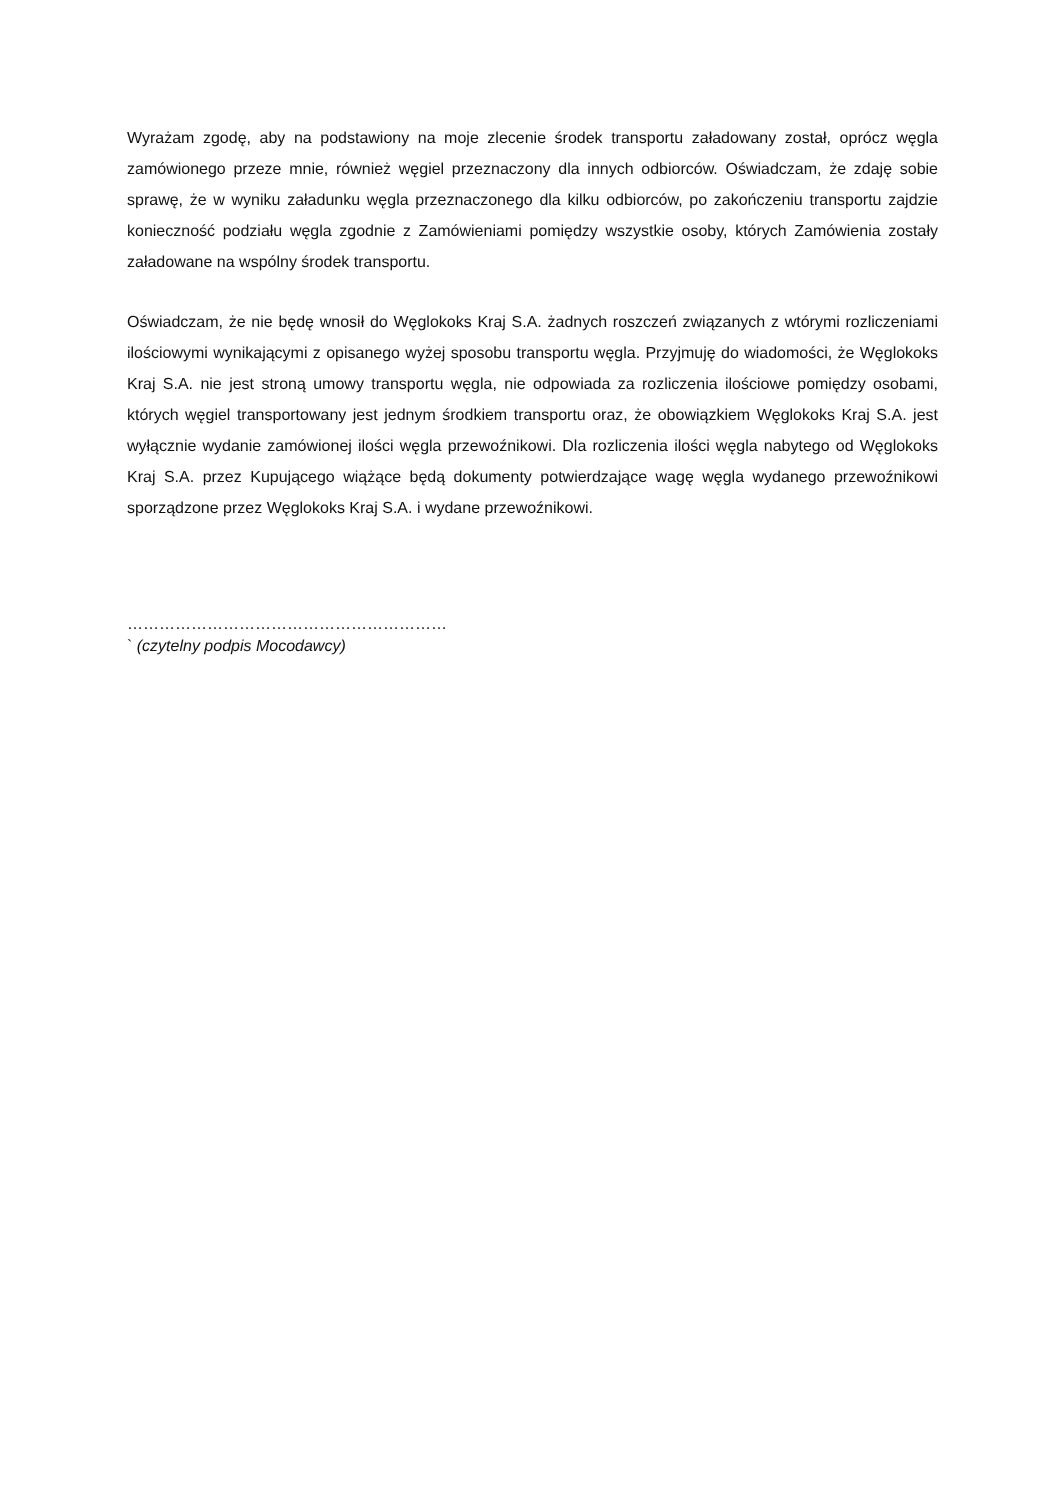Wyrażam zgodę, aby na podstawiony na moje zlecenie środek transportu załadowany został, oprócz węgla zamówionego przeze mnie, również węgiel przeznaczony dla innych odbiorców. Oświadczam, że zdaję sobie sprawę, że w wyniku załadunku węgla przeznaczonego dla kilku odbiorców, po zakończeniu transportu zajdzie konieczność podziału węgla zgodnie z Zamówieniami pomiędzy wszystkie osoby, których Zamówienia zostały załadowane na wspólny środek transportu.
Oświadczam, że nie będę wnosił do Węglokoks Kraj S.A. żadnych roszczeń związanych z wtórymi rozliczeniami ilościowymi wynikającymi z opisanego wyżej sposobu transportu węgla. Przyjmuję do wiadomości, że Węglokoks Kraj S.A. nie jest stroną umowy transportu węgla, nie odpowiada za rozliczenia ilościowe pomiędzy osobami, których węgiel transportowany jest jednym środkiem transportu oraz, że obowiązkiem Węglokoks Kraj S.A. jest wyłącznie wydanie zamówionej ilości węgla przewoźnikowi. Dla rozliczenia ilości węgla nabytego od Węglokoks Kraj S.A. przez Kupującego wiążące będą dokumenty potwierdzające wagę węgla wydanego przewoźnikowi sporządzone przez Węglokoks Kraj S.A. i wydane przewoźnikowi.
……………………………………………………
` (czytelny podpis Mocodawcy)